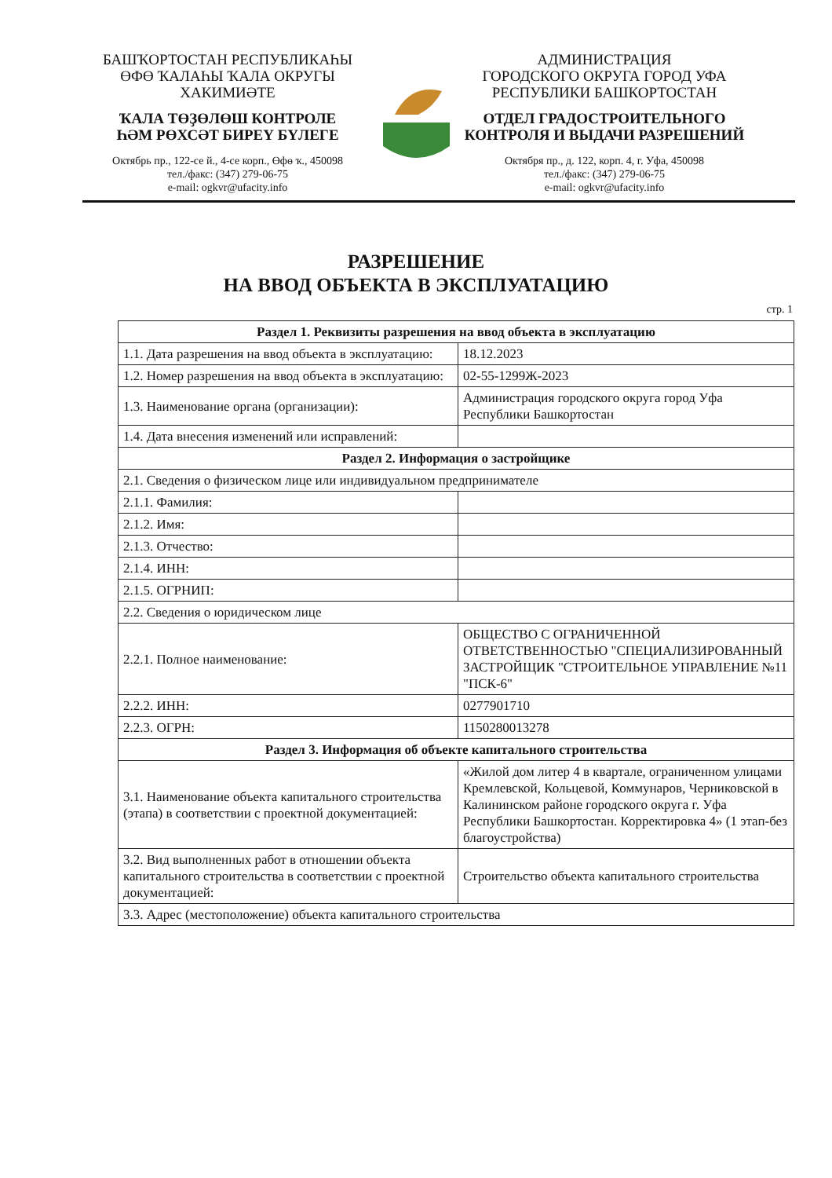БАШҠОРТОСТАН РЕСПУБЛИКАҺЫ
ӨФӨ ҠАЛАҺЫ ҠАЛА ОКРУГЫ
ХАКИМИӘТЕ
ҠАЛА ТӨҘӨЛӨШ КОНТРОЛЕ
ҺӘМ РӨХСӘТ БИРЕҮ БҮЛЕГЕ
Октябрь пр., 122-се й., 4-се корп., Өфө ҡ., 450098
тел./факс: (347) 279-06-75
e-mail: ogkvr@ufacity.info
АДМИНИСТРАЦИЯ
ГОРОДСКОГО ОКРУГА ГОРОД УФА
РЕСПУБЛИКИ БАШКОРТОСТАН
ОТДЕЛ ГРАДОСТРОИТЕЛЬНОГО
КОНТРОЛЯ И ВЫДАЧИ РАЗРЕШЕНИЙ
Октября пр., д. 122, корп. 4, г. Уфа, 450098
тел./факс: (347) 279-06-75
e-mail: ogkvr@ufacity.info
РАЗРЕШЕНИЕ
НА ВВОД ОБЪЕКТА В ЭКСПЛУАТАЦИЮ
стр. 1
| Раздел 1. Реквизиты разрешения на ввод объекта в эксплуатацию | |
| --- | --- |
| 1.1. Дата разрешения на ввод объекта в эксплуатацию: | 18.12.2023 |
| 1.2. Номер разрешения на ввод объекта в эксплуатацию: | 02-55-1299Ж-2023 |
| 1.3. Наименование органа (организации): | Администрация городского округа город Уфа Республики Башкортостан |
| 1.4. Дата внесения изменений или исправлений: | |
| Раздел 2. Информация о застройщике | |
| 2.1. Сведения о физическом лице или индивидуальном предпринимателе | |
| 2.1.1. Фамилия: | |
| 2.1.2. Имя: | |
| 2.1.3. Отчество: | |
| 2.1.4. ИНН: | |
| 2.1.5. ОГРНИП: | |
| 2.2. Сведения о юридическом лице | |
| 2.2.1. Полное наименование: | ОБЩЕСТВО С ОГРАНИЧЕННОЙ ОТВЕТСТВЕННОСТЬЮ "СПЕЦИАЛИЗИРОВАННЫЙ ЗАСТРОЙЩИК "СТРОИТЕЛЬНОЕ УПРАВЛЕНИЕ №11 "ПСК-6" |
| 2.2.2. ИНН: | 0277901710 |
| 2.2.3. ОГРН: | 1150280013278 |
| Раздел 3. Информация об объекте капитального строительства | |
| 3.1. Наименование объекта капитального строительства (этапа) в соответствии с проектной документацией: | «Жилой дом литер 4 в квартале, ограниченном улицами Кремлевской, Кольцевой, Коммунаров, Черниковской в Калининском районе городского округа г. Уфа Республики Башкортостан. Корректировка 4» (1 этап-без благоустройства) |
| 3.2. Вид выполненных работ в отношении объекта капитального строительства в соответствии с проектной документацией: | Строительство объекта капитального строительства |
| 3.3. Адрес (местоположение) объекта капитального строительства | |